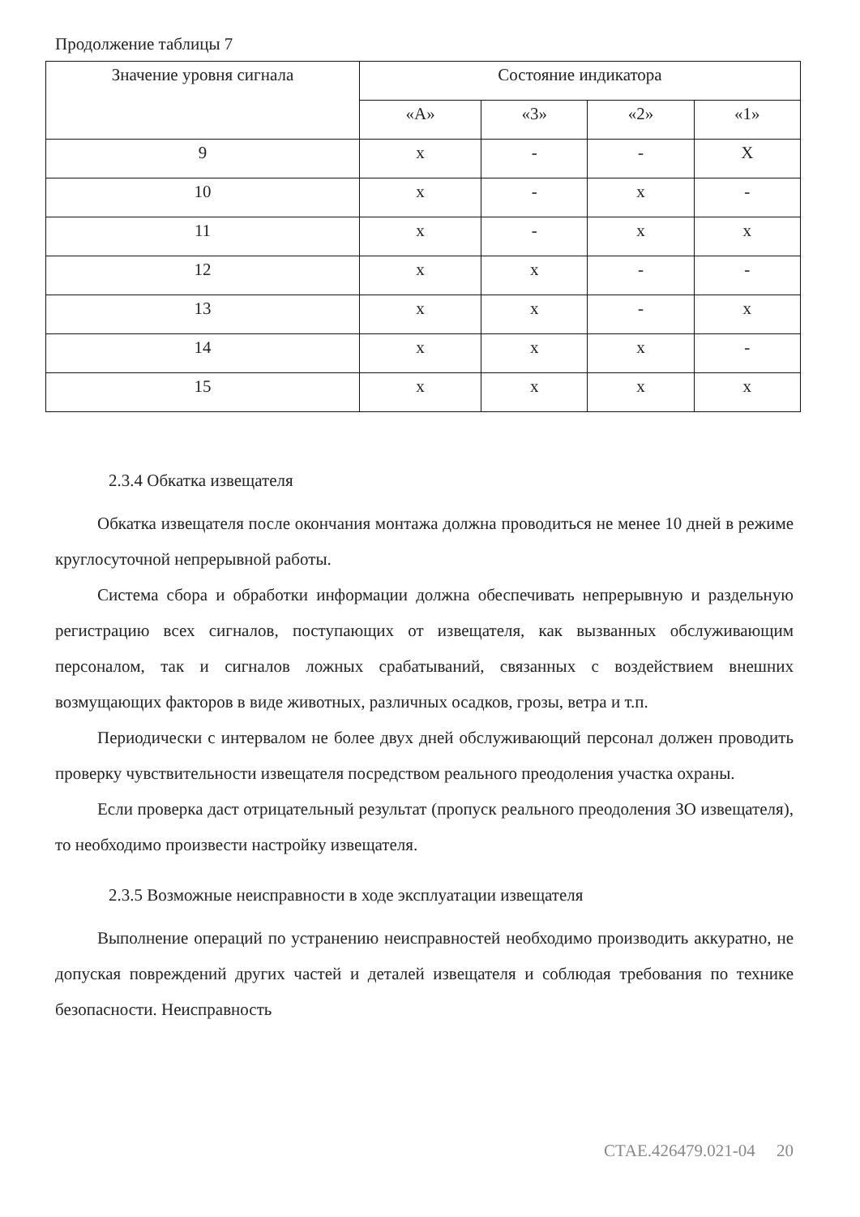Продолжение таблицы 7
| Значение уровня сигнала | Состояние индикатора | | | |
| --- | --- | --- | --- | --- |
| | «А» | «3» | «2» | «1» |
| 9 | х | - | - | Х |
| 10 | х | - | х | - |
| 11 | х | - | х | х |
| 12 | х | х | - | - |
| 13 | х | х | - | х |
| 14 | х | х | х | - |
| 15 | х | х | х | х |
2.3.4 Обкатка извещателя
Обкатка извещателя после окончания монтажа должна проводиться не менее 10 дней в режиме круглосуточной непрерывной работы.
Система сбора и обработки информации должна обеспечивать непрерывную и раздельную регистрацию всех сигналов, поступающих от извещателя, как вызванных обслуживающим персоналом, так и сигналов ложных срабатываний, связанных с воздействием внешних возмущающих факторов в виде животных, различных осадков, грозы, ветра и т.п.
Периодически с интервалом не более двух дней обслуживающий персонал должен проводить проверку чувствительности извещателя посредством реального преодоления участка охраны.
Если проверка даст отрицательный результат (пропуск реального преодоления ЗО извещателя), то необходимо произвести настройку извещателя.
2.3.5 Возможные неисправности в ходе эксплуатации извещателя
Выполнение операций по устранению неисправностей необходимо производить аккуратно, не допуская повреждений других частей и деталей извещателя и соблюдая требования по технике безопасности. Неисправность
СТАЕ.426479.021-04 20